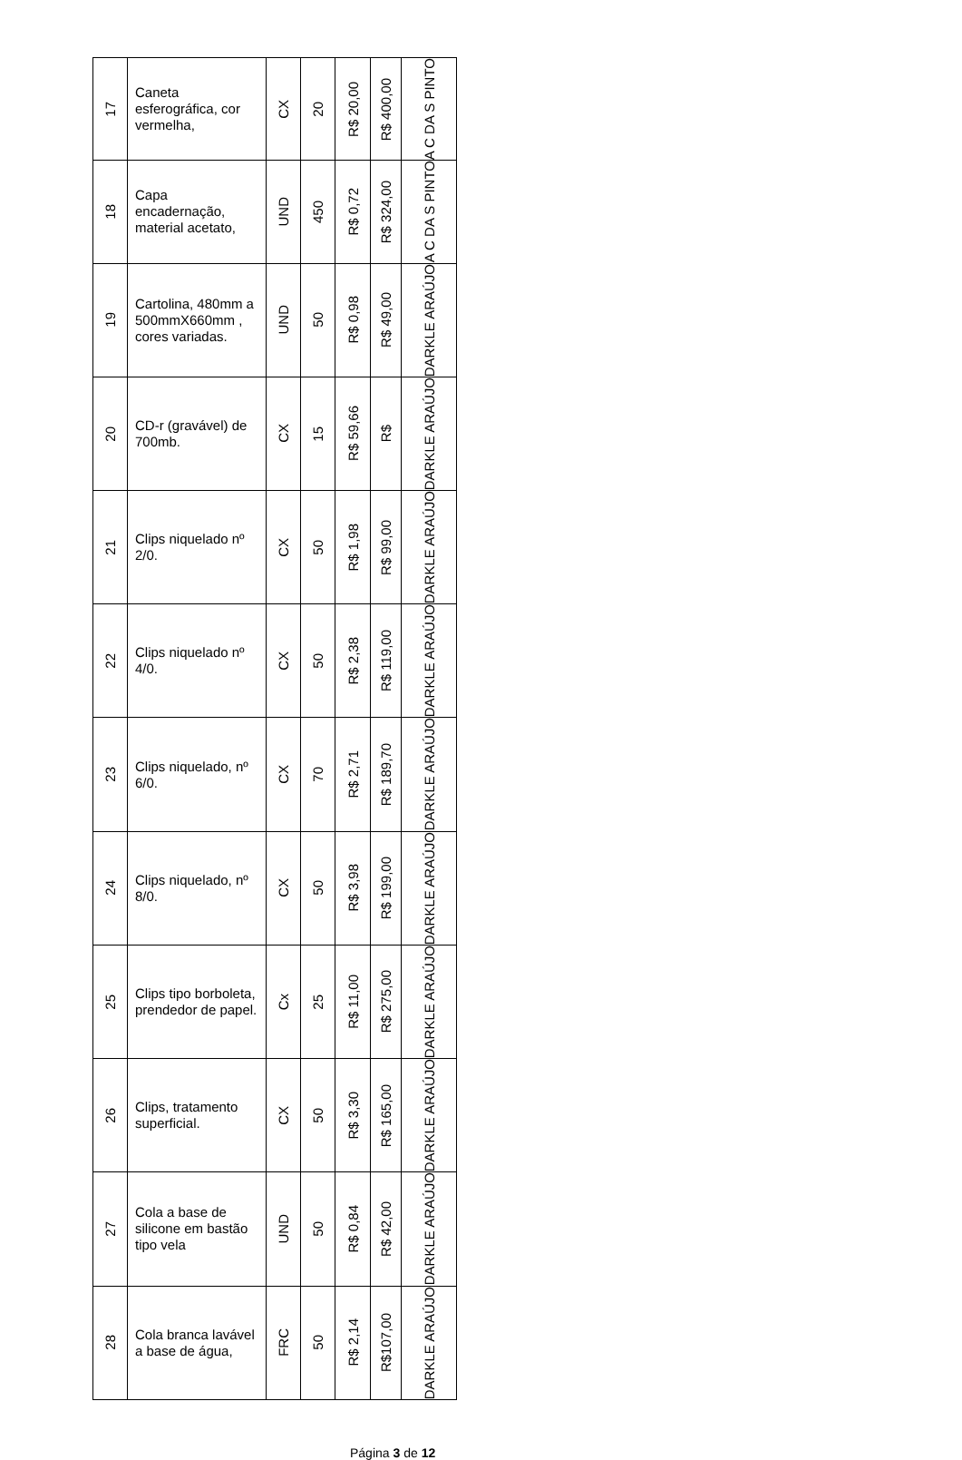| 17 | Caneta esferográfica, cor vermelha, | CX | 20 | R$ 20,00 | R$ 400,00 | A C DA S PINTO |
| 18 | Capa encadernação, material acetato, | UND | 450 | R$ 0,72 | R$ 324,00 | A C DA S PINTO |
| 19 | Cartolina, 480mm a 500mmX660mm , cores variadas. | UND | 50 | R$ 0,98 | R$ 49,00 | DARKLE ARAÚJO |
| 20 | CD-r (gravável) de 700mb. | CX | 15 | R$ 59,66 | R$ | DARKLE ARAÚJO |
| 21 | Clips niquelado nº 2/0. | CX | 50 | R$ 1,98 | R$ 99,00 | DARKLE ARAÚJO |
| 22 | Clips niquelado nº 4/0. | CX | 50 | R$ 2,38 | R$ 119,00 | DARKLE ARAÚJO |
| 23 | Clips niquelado, nº 6/0. | CX | 70 | R$ 2,71 | R$ 189,70 | DARKLE ARAÚJO |
| 24 | Clips niquelado, nº 8/0. | CX | 50 | R$ 3,98 | R$ 199,00 | DARKLE ARAÚJO |
| 25 | Clips tipo borboleta, prendedor de papel. | Cx | 25 | R$ 11,00 | R$ 275,00 | DARKLE ARAÚJO |
| 26 | Clips, tratamento superficial. | CX | 50 | R$ 3,30 | R$ 165,00 | DARKLE ARAÚJO |
| 27 | Cola a base de silicone em bastão tipo vela | UND | 50 | R$ 0,84 | R$ 42,00 | DARKLE ARAÚJO |
| 28 | Cola branca lavável a base de água, | FRC | 50 | R$ 2,14 | R$107,00 | DARKLE ARAÚJO |
Página 3 de 12